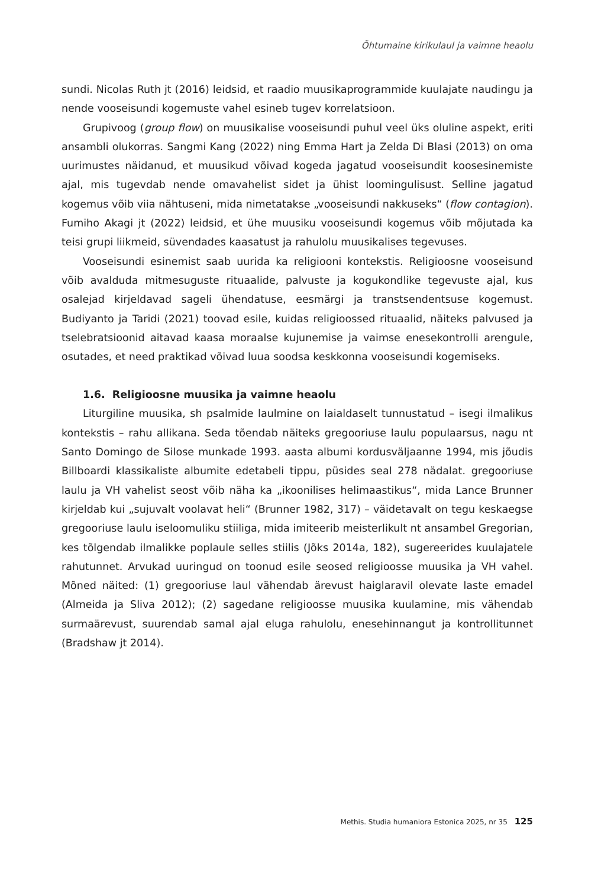Õhtumaine kirikulaul ja vaimne heaolu
sundi. Nicolas Ruth jt (2016) leidsid, et raadio muusikaprogrammide kuulajate naudingu ja nende vooseisundi kogemuste vahel esineb tugev korrelatsioon.
Grupivoog (group flow) on muusikalise vooseisundi puhul veel üks oluline aspekt, eriti ansambli olukorras. Sangmi Kang (2022) ning Emma Hart ja Zelda Di Blasi (2013) on oma uurimustes näidanud, et muusikud võivad kogeda jagatud vooseisundit koosesinemiste ajal, mis tugevdab nende omavahelist sidet ja ühist loomingulisust. Selline jagatud kogemus võib viia nähtuseni, mida nimetatakse „vooseisundi nakkuseks“ (flow contagion). Fumiho Akagi jt (2022) leidsid, et ühe muusiku vooseisundi kogemus võib mõjutada ka teisi grupi liikmeid, süvendades kaasatust ja rahulolu muusikalises tegevuses.
Vooseisundi esinemist saab uurida ka religiooni kontekstis. Religioosne vooseisund võib avalduda mitmesuguste rituaalide, palvuste ja kogukondlike tegevuste ajal, kus osalejad kirjeldavad sageli ühendatuse, eesmärgi ja transtsendentsuse kogemust. Budiyanto ja Taridi (2021) toovad esile, kuidas religioossed rituaalid, näiteks palvused ja tselebratsioonid aitavad kaasa moraalse kujunemise ja vaimse enesekontrolli arengule, osutades, et need praktikad võivad luua soodsa keskkonna vooseisundi kogemiseks.
1.6. Religioosne muusika ja vaimne heaolu
Liturgiline muusika, sh psalmide laulmine on laialdaselt tunnustatud – isegi ilmalikus kontekstis – rahu allikana. Seda tõendab näiteks gregooriuse laulu populaarsus, nagu nt Santo Domingo de Silose munkade 1993. aasta albumi kordusväljaanne 1994, mis jõudis Billboardi klassikaliste albumite edetabeli tippu, püsides seal 278 nädalat. gregooriuse laulu ja VH vahelist seost võib näha ka „ikoonilises helimaastikus“, mida Lance Brunner kirjeldab kui „sujuvalt voolavat heli“ (Brunner 1982, 317) – väidetavalt on tegu keskaegse gregooriuse laulu iseloomuliku stiiliga, mida imiteerib meisterlikult nt ansambel Gregorian, kes tõlgendab ilmalikke poplaule selles stiilis (Jõks 2014a, 182), sugereerides kuulajatele rahutunnet. Arvukad uuringud on toonud esile seosed religioosse muusika ja VH vahel. Mõned näited: (1) gregooriuse laul vähendab ärevust haiglaravil olevate laste emadel (Almeida ja Sliva 2012); (2) sagedane religioosse muusika kuulamine, mis vähendab surmaärevust, suurendab samal ajal eluga rahulolu, enesehinnangut ja kontrollitunnet (Bradshaw jt 2014).
Methis. Studia humaniora Estonica 2025, nr 35 125